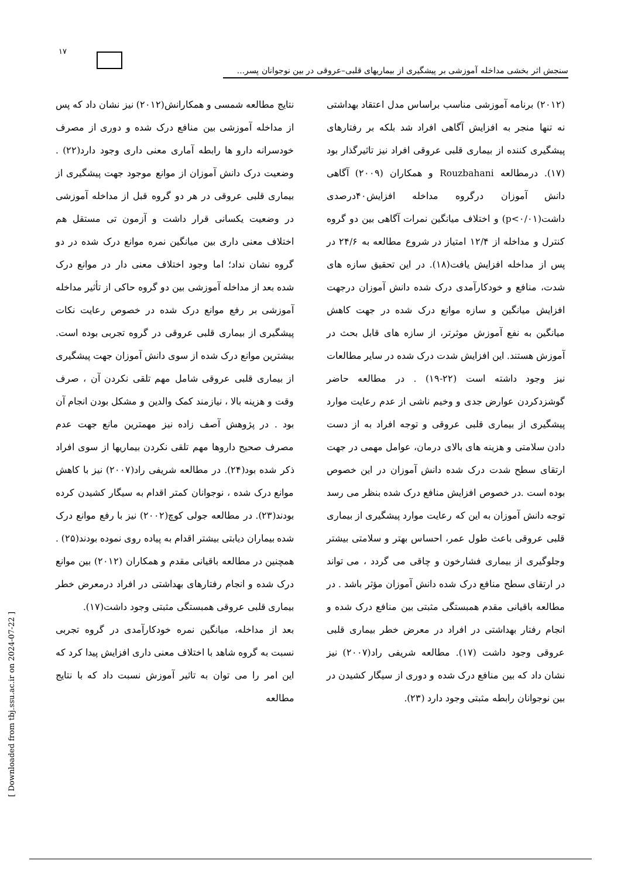۱۷
سنجش اثر بخشی مداخله آموزشی بر پیشگیری از بیماریهای قلبی–عروقی در بین نوجوانان پسر...
(۲۰۱۲) برنامه آموزشی مناسب براساس مدل اعتقاد بهداشتی نه تنها منجر به افزایش آگاهی افراد شد بلکه بر رفتارهای پیشگیری کننده از بیماری قلبی عروقی افراد نیز تاثیرگذار بود (۱۷). درمطالعه Rouzbahani و همکاران (۲۰۰۹) آگاهی دانش آموزان درگروه مداخله افزایش۴۰درصدی داشت(p<۰/۰۱) و اختلاف میانگین نمرات آگاهی بین دو گروه کنترل و مداخله از ۱۲/۴ امتیاز در شروع مطالعه به ۲۴/۶ در پس از مداخله افزایش یافت(۱۸). در این تحقیق سازه های شدت، منافع و خودکارآمدی درک شده دانش آموزان درجهت افزایش میانگین و سازه موانع درک شده در جهت کاهش میانگین به نفع آموزش موثرتر، از سازه های قابل بحث در آموزش هستند. این افزایش شدت درک شده در سایر مطالعات نیز وجود داشته است (۲۲-۱۹) . در مطالعه حاضر گوشزدکردن عوارض جدی و وخیم ناشی از عدم رعایت موارد پیشگیری از بیماری قلبی عروقی و توجه افراد به از دست دادن سلامتی و هزینه های بالای درمان، عوامل مهمی در جهت ارتقای سطح شدت درک شده دانش آموزان در این خصوص بوده است .در خصوص افزایش منافع درک شده بنظر می رسد توجه دانش آموزان به این که رعایت موارد پیشگیری از بیماری قلبی عروقی باعث طول عمر، احساس بهتر و سلامتی بیشتر وجلوگیری از بیماری فشارخون و چاقی می گردد ، می تواند در ارتقای سطح منافع درک شده دانش آموزان مؤثر باشد . در مطالعه باقیانی مقدم همبستگی مثبتی بین منافع درک شده و انجام رفتار بهداشتی در افراد در معرض خطر بیماری قلبی عروقی وجود داشت (۱۷). مطالعه شریفی راد(۲۰۰۷) نیز نشان داد که بین منافع درک شده و دوری از سیگار کشیدن در بین نوجوانان رابطه مثبتی وجود دارد (۲۳).
نتایج مطالعه شمسی و همکارانش(۲۰۱۲) نیز نشان داد که پس از مداخله آموزشی بین منافع درک شده و دوری از مصرف خودسرانه دارو ها رابطه آماری معنی داری وجود دارد(۲۲) . وضعیت درک دانش آموزان از موانع موجود جهت پیشگیری از بیماری قلبی عروقی در هر دو گروه قبل از مداخله آموزشی در وضعیت یکسانی قرار داشت و آزمون تی مستقل هم اختلاف معنی داری بین میانگین نمره موانع درک شده در دو گروه نشان نداد؛ اما وجود اختلاف معنی دار در موانع درک شده بعد از مداخله آموزشی بین دو گروه حاکی از تأثیر مداخله آموزشی بر رفع موانع درک شده در خصوص رعایت نکات پیشگیری از بیماری قلبی عروقی در گروه تجربی بوده است. بیشترین موانع درک شده از سوی دانش آموزان جهت پیشگیری از بیماری قلبی عروقی شامل مهم تلقی نکردن آن ، صرف وقت و هزینه بالا ، نیازمند کمک والدین و مشکل بودن انجام آن بود . در پژوهش آصف زاده نیز مهمترین مانع جهت عدم مصرف صحیح داروها مهم تلقی نکردن بیماریها از سوی افراد ذکر شده بود(۲۴). در مطالعه شریفی راد(۲۰۰۷) نیز با کاهش موانع درک شده ، نوجوانان کمتر اقدام به سیگار کشیدن کرده بودند(۲۳). در مطالعه جولی کوچ(۲۰۰۲) نیز با رفع موانع درک شده بیماران دیابتی بیشتر اقدام به پیاده روی نموده بودند(۲۵) . همچنین در مطالعه باقیانی مقدم و همکاران (۲۰۱۲) بین موانع درک شده و انجام رفتارهای بهداشتی در افراد درمعرض خطر بیماری قلبی عروقی همبستگی مثبتی وجود داشت(۱۷).
بعد از مداخله، میانگین نمره خودکارآمدی در گروه تجربی نسبت به گروه شاهد با اختلاف معنی داری افزایش پیدا کرد که این امر را می توان به تاثیر آموزش نسبت داد که با نتایج مطالعه
[ Downloaded from tbj.ssu.ac.ir on 2024-07-22 ]